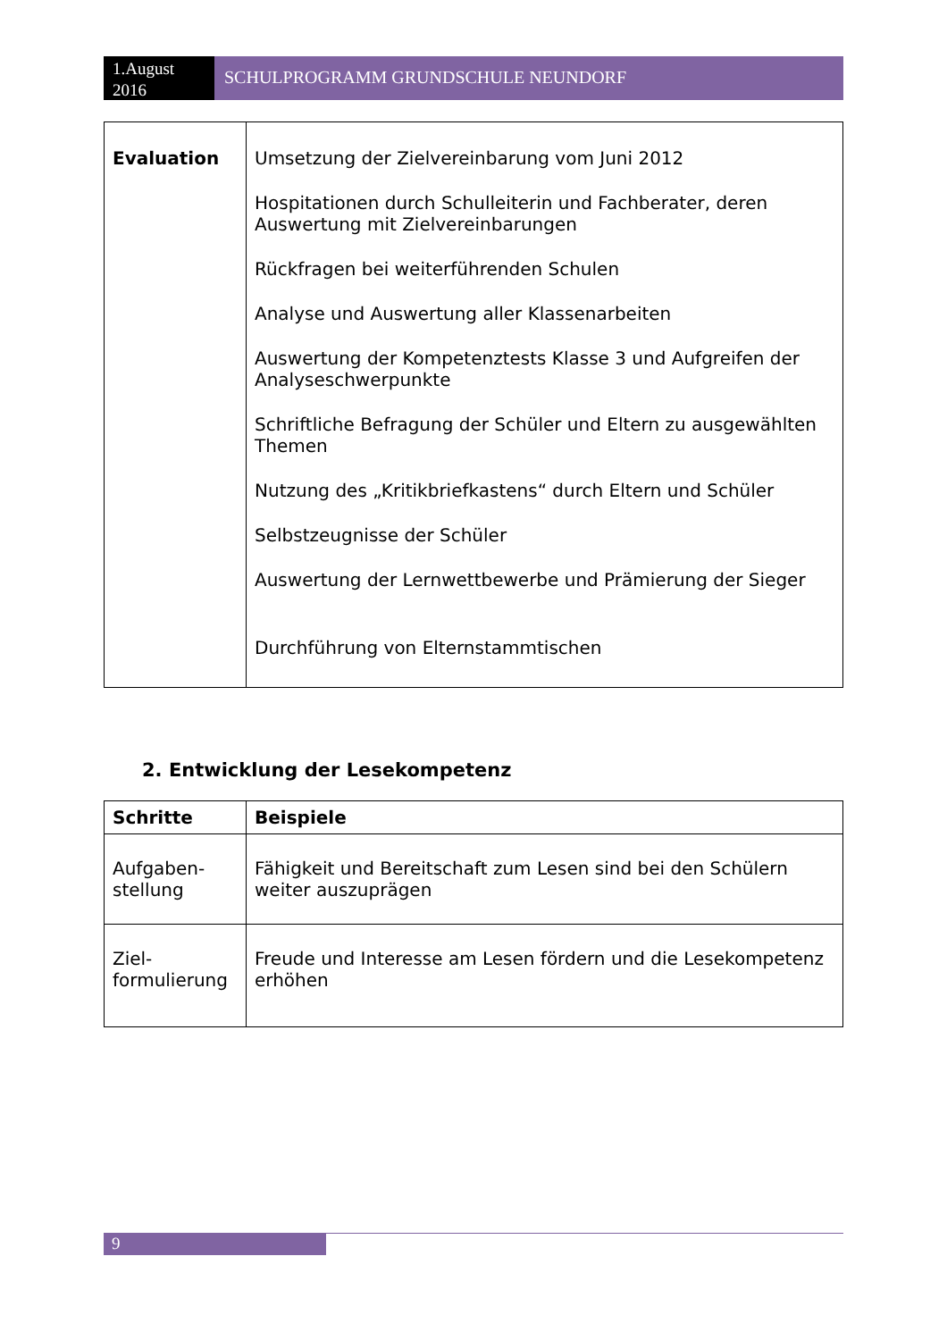1.August 2016
SCHULPROGRAMM GRUNDSCHULE NEUNDORF
| Evaluation | Umsetzung der Zielvereinbarung vom Juni 2012 Hospitationen durch Schulleiterin und Fachberater, deren Auswertung mit Zielvereinbarungen Rückfragen bei weiterführenden Schulen Analyse und Auswertung aller Klassenarbeiten Auswertung der Kompetenztests Klasse 3 und Aufgreifen der Analyseschwerpunkte Schriftliche Befragung der Schüler und Eltern zu ausgewählten Themen Nutzung des „Kritikbriefkastens“ durch Eltern und Schüler Selbstzeugnisse der Schüler Auswertung der Lernwettbewerbe und Prämierung der Sieger Durchführung von Elternstammtischen |
2. Entwicklung der Lesekompetenz
| Schritte | Beispiele |
| --- | --- |
| Aufgaben- stellung | Fähigkeit und Bereitschaft zum Lesen sind bei den Schülern weiter auszuprägen |
| Ziel- formulierung | Freude und Interesse am Lesen fördern und die Lesekompetenz erhöhen |
9